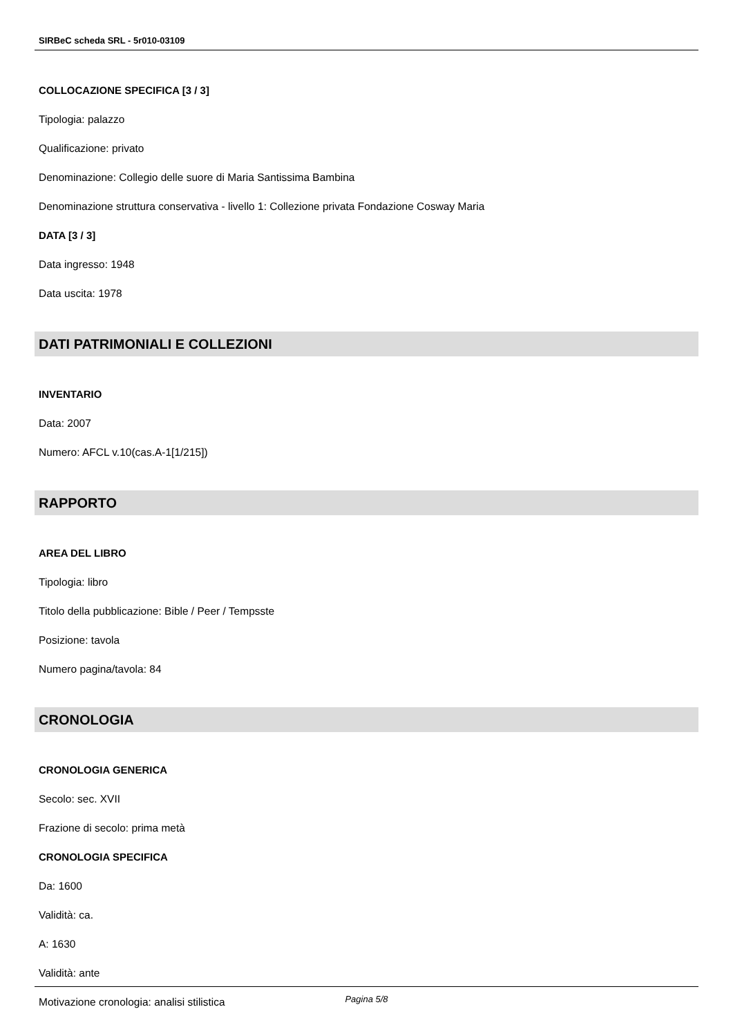SIRBeC scheda SRL - 5r010-03109
COLLOCAZIONE SPECIFICA [3 / 3]
Tipologia: palazzo
Qualificazione: privato
Denominazione: Collegio delle suore di Maria Santissima Bambina
Denominazione struttura conservativa - livello 1: Collezione privata Fondazione Cosway Maria
DATA [3 / 3]
Data ingresso: 1948
Data uscita: 1978
DATI PATRIMONIALI E COLLEZIONI
INVENTARIO
Data: 2007
Numero: AFCL v.10(cas.A-1[1/215])
RAPPORTO
AREA DEL LIBRO
Tipologia: libro
Titolo della pubblicazione: Bible / Peer / Tempsste
Posizione: tavola
Numero pagina/tavola: 84
CRONOLOGIA
CRONOLOGIA GENERICA
Secolo: sec. XVII
Frazione di secolo: prima metà
CRONOLOGIA SPECIFICA
Da: 1600
Validità: ca.
A: 1630
Validità: ante
Motivazione cronologia: analisi stilistica
Pagina 5/8